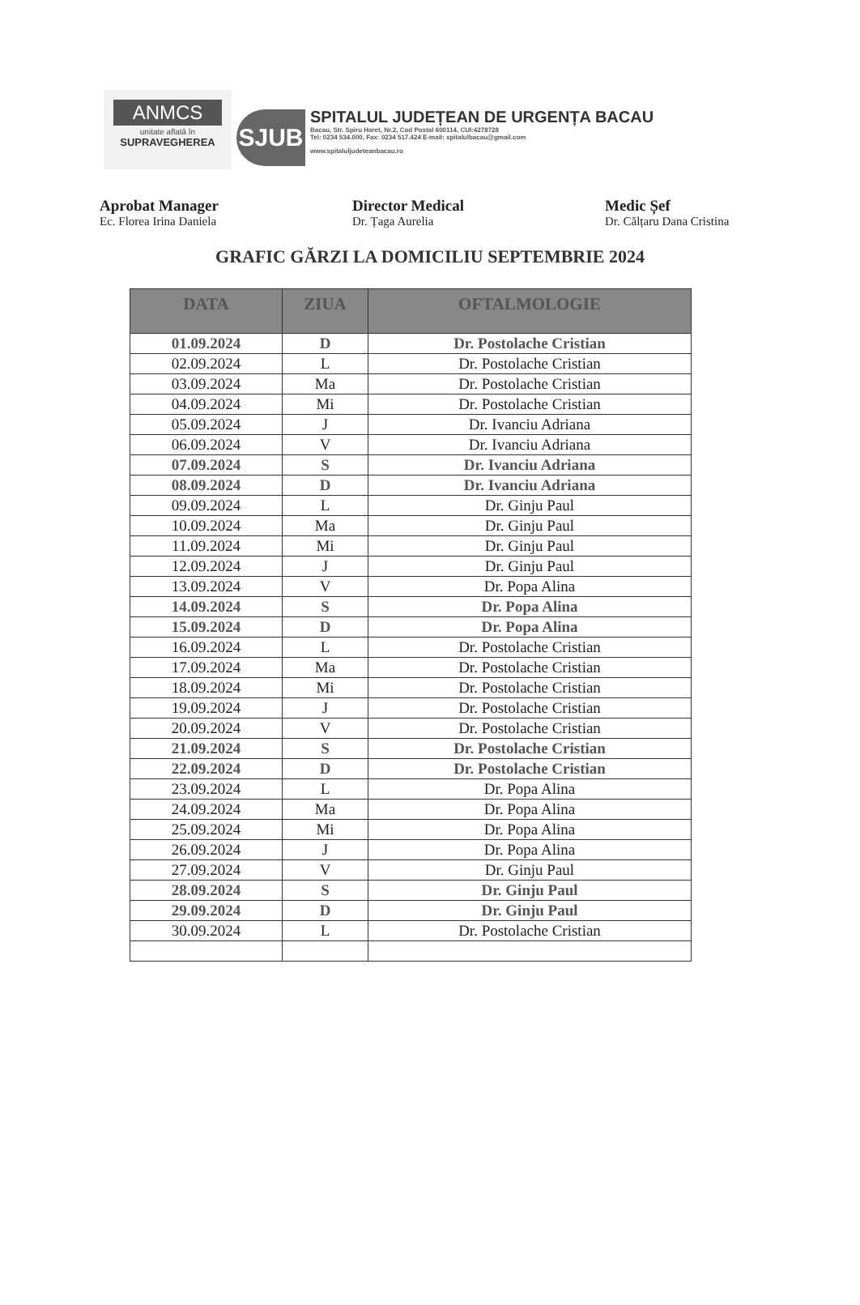ANMCS
unitate aflată în
SUPRAVEGHEREA
SJUB
SPITALUL JUDEȚEAN DE URGENȚA BACAU
Bacau, Str. Spiru Haret, Nr.2, Cod Postal 600114, CUI:4278728
Tel: 0234 534.000, Fax: 0234 517.424 E-mail: spitalulbacau@gmail.com
www.spitaluljudeteanbacau.ro
Aprobat Manager
Ec. Florea Irina Daniela
Director Medical
Dr. Țaga Aurelia
Medic Șef
Dr. Călțaru Dana Cristina
GRAFIC GĂRZI LA DOMICILIU SEPTEMBRIE 2024
| DATA | ZIUA | OFTALMOLOGIE |
| --- | --- | --- |
| 01.09.2024 | D | Dr. Postolache Cristian |
| 02.09.2024 | L | Dr. Postolache Cristian |
| 03.09.2024 | Ma | Dr. Postolache Cristian |
| 04.09.2024 | Mi | Dr. Postolache Cristian |
| 05.09.2024 | J | Dr. Ivanciu Adriana |
| 06.09.2024 | V | Dr. Ivanciu Adriana |
| 07.09.2024 | S | Dr. Ivanciu Adriana |
| 08.09.2024 | D | Dr. Ivanciu Adriana |
| 09.09.2024 | L | Dr. Ginju Paul |
| 10.09.2024 | Ma | Dr. Ginju Paul |
| 11.09.2024 | Mi | Dr. Ginju Paul |
| 12.09.2024 | J | Dr. Ginju Paul |
| 13.09.2024 | V | Dr. Popa Alina |
| 14.09.2024 | S | Dr. Popa Alina |
| 15.09.2024 | D | Dr. Popa Alina |
| 16.09.2024 | L | Dr. Postolache Cristian |
| 17.09.2024 | Ma | Dr. Postolache Cristian |
| 18.09.2024 | Mi | Dr. Postolache Cristian |
| 19.09.2024 | J | Dr. Postolache Cristian |
| 20.09.2024 | V | Dr. Postolache Cristian |
| 21.09.2024 | S | Dr. Postolache Cristian |
| 22.09.2024 | D | Dr. Postolache Cristian |
| 23.09.2024 | L | Dr. Popa Alina |
| 24.09.2024 | Ma | Dr. Popa Alina |
| 25.09.2024 | Mi | Dr. Popa Alina |
| 26.09.2024 | J | Dr. Popa Alina |
| 27.09.2024 | V | Dr. Ginju Paul |
| 28.09.2024 | S | Dr. Ginju Paul |
| 29.09.2024 | D | Dr. Ginju Paul |
| 30.09.2024 | L | Dr. Postolache Cristian |